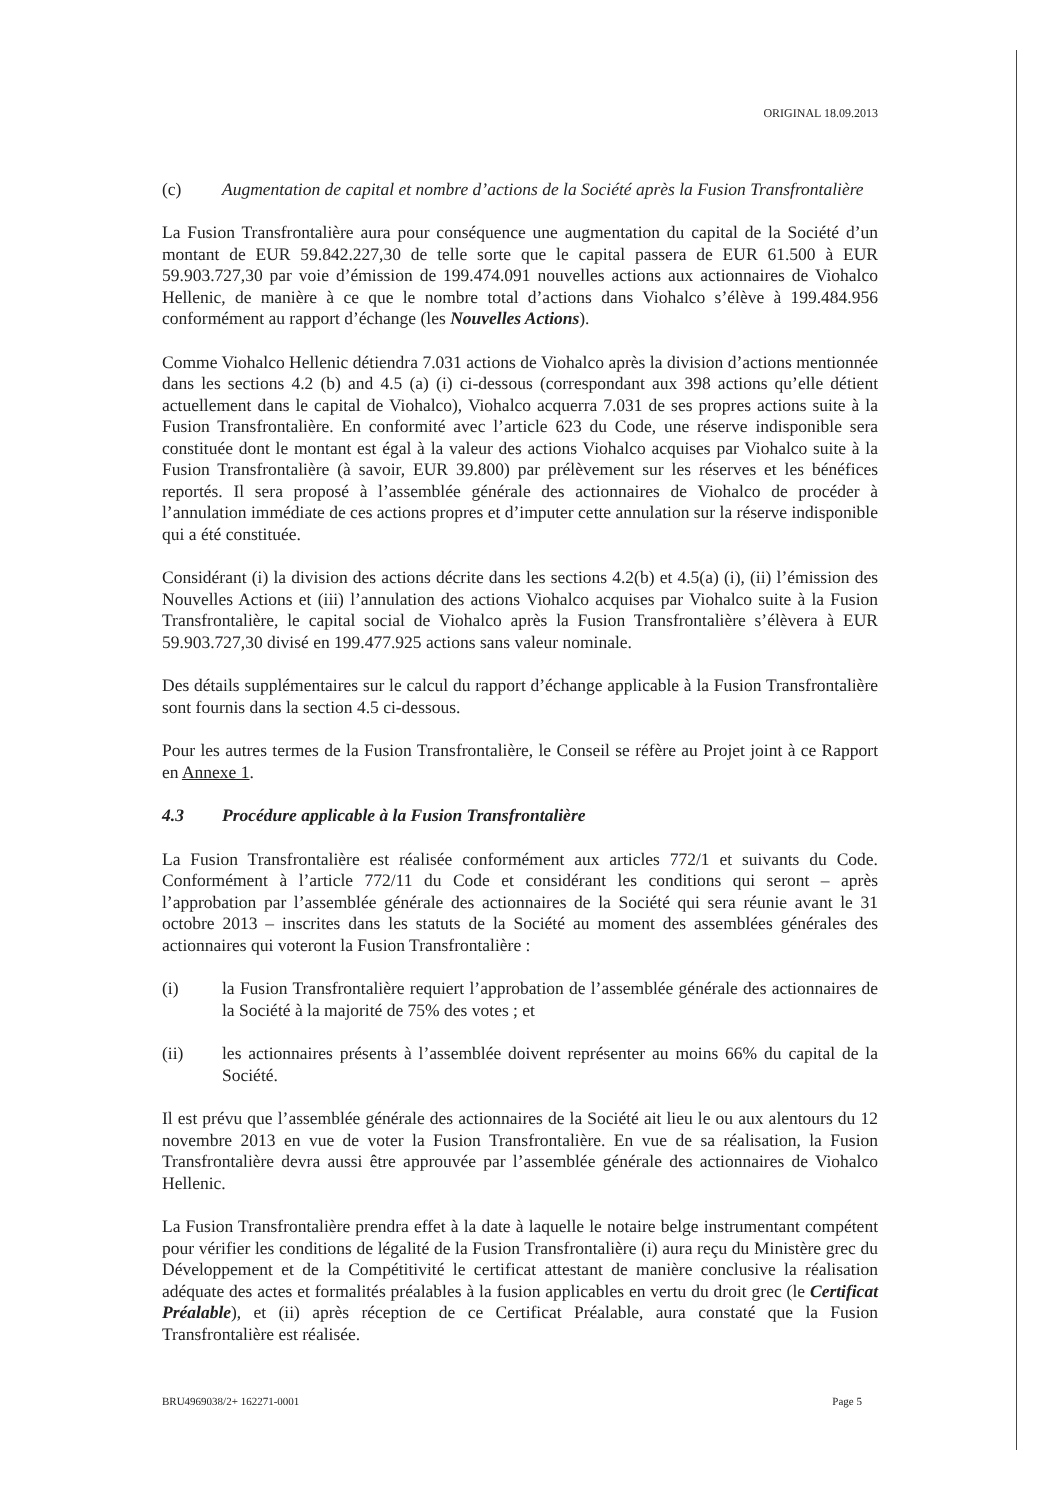ORIGINAL 18.09.2013
(c) Augmentation de capital et nombre d’actions de la Société après la Fusion Transfrontalière
La Fusion Transfrontalière aura pour conséquence une augmentation du capital de la Société d’un montant de EUR 59.842.227,30 de telle sorte que le capital passera de EUR 61.500 à EUR 59.903.727,30 par voie d’émission de 199.474.091 nouvelles actions aux actionnaires de Viohalco Hellenic, de manière à ce que le nombre total d’actions dans Viohalco s’élève à 199.484.956 conformément au rapport d’échange (les Nouvelles Actions).
Comme Viohalco Hellenic détiendra 7.031 actions de Viohalco après la division d’actions mentionnée dans les sections 4.2 (b) and 4.5 (a) (i) ci-dessous (correspondant aux 398 actions qu’elle détient actuellement dans le capital de Viohalco), Viohalco acquerra 7.031 de ses propres actions suite à la Fusion Transfrontalière. En conformité avec l’article 623 du Code, une réserve indisponible sera constituée dont le montant est égal à la valeur des actions Viohalco acquises par Viohalco suite à la Fusion Transfrontalière (à savoir, EUR 39.800) par prélèvement sur les réserves et les bénéfices reportés. Il sera proposé à l’assemblée générale des actionnaires de Viohalco de procéder à l’annulation immédiate de ces actions propres et d’imputer cette annulation sur la réserve indisponible qui a été constituée.
Considérant (i) la division des actions décrite dans les sections 4.2(b) et 4.5(a) (i), (ii) l’émission des Nouvelles Actions et (iii) l’annulation des actions Viohalco acquises par Viohalco suite à la Fusion Transfrontalière, le capital social de Viohalco après la Fusion Transfrontalière s’élèvera à EUR 59.903.727,30 divisé en 199.477.925 actions sans valeur nominale.
Des détails supplémentaires sur le calcul du rapport d’échange applicable à la Fusion Transfrontalière sont fournis dans la section 4.5 ci-dessous.
Pour les autres termes de la Fusion Transfrontalière, le Conseil se réfère au Projet joint à ce Rapport en Annexe 1.
4.3 Procédure applicable à la Fusion Transfrontalière
La Fusion Transfrontalière est réalisée conformément aux articles 772/1 et suivants du Code. Conformément à l’article 772/11 du Code et considérant les conditions qui seront – après l’approbation par l’assemblée générale des actionnaires de la Société qui sera réunie avant le 31 octobre 2013 – inscrites dans les statuts de la Société au moment des assemblées générales des actionnaires qui voteront la Fusion Transfrontalière :
(i) la Fusion Transfrontalière requiert l’approbation de l’assemblée générale des actionnaires de la Société à la majorité de 75% des votes ; et
(ii) les actionnaires présents à l’assemblée doivent représenter au moins 66% du capital de la Société.
Il est prévu que l’assemblée générale des actionnaires de la Société ait lieu le ou aux alentours du 12 novembre 2013 en vue de voter la Fusion Transfrontalière. En vue de sa réalisation, la Fusion Transfrontalière devra aussi être approuvée par l’assemblée générale des actionnaires de Viohalco Hellenic.
La Fusion Transfrontalière prendra effet à la date à laquelle le notaire belge instrumentant compétent pour vérifier les conditions de légalité de la Fusion Transfrontalière (i) aura reçu du Ministère grec du Développement et de la Compétitivité le certificat attestant de manière conclusive la réalisation adéquate des actes et formalités préalables à la fusion applicables en vertu du droit grec (le Certificat Préalable), et (ii) après réception de ce Certificat Préalable, aura constaté que la Fusion Transfrontalière est réalisée.
BRU4969038/2+ 162271-0001 Page 5